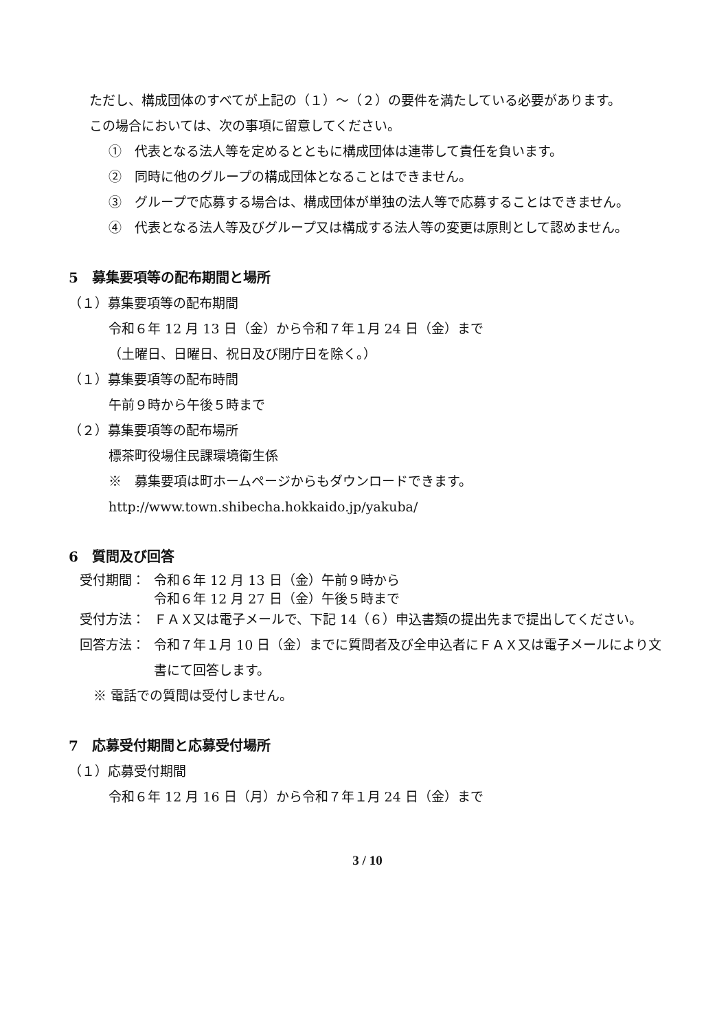ただし、構成団体のすべてが上記の（１）～（２）の要件を満たしている必要があります。
この場合においては、次の事項に留意してください。
①　代表となる法人等を定めるとともに構成団体は連帯して責任を負います。
②　同時に他のグループの構成団体となることはできません。
③　グループで応募する場合は、構成団体が単独の法人等で応募することはできません。
④　代表となる法人等及びグループ又は構成する法人等の変更は原則として認めません。
5　募集要項等の配布期間と場所
（１）募集要項等の配布期間
令和６年 12 月 13 日（金）から令和７年１月 24 日（金）まで
（土曜日、日曜日、祝日及び閉庁日を除く。）
（１）募集要項等の配布時間
午前９時から午後５時まで
（２）募集要項等の配布場所
標茶町役場住民課環境衛生係
※　募集要項は町ホームページからもダウンロードできます。
http://www.town.shibecha.hokkaido.jp/yakuba/
6　質問及び回答
受付期間： 令和６年 12 月 13 日（金）午前９時から
令和６年 12 月 27 日（金）午後５時まで
受付方法： ＦＡＸ又は電子メールで、下記 14（６）申込書類の提出先まで提出してください。
回答方法： 令和７年１月 10 日（金）までに質問者及び全申込者にＦＡＸ又は電子メールにより文書にて回答します。
※ 電話での質問は受付しません。
7　応募受付期間と応募受付場所
（１）応募受付期間
令和６年 12 月 16 日（月）から令和７年１月 24 日（金）まで
3 / 10